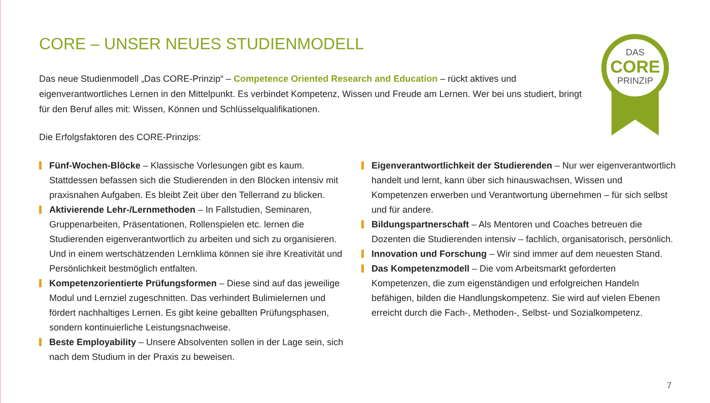CORE – UNSER NEUES STUDIENMODELL
Das neue Studienmodell „Das CORE-Prinzip“ – Competence Oriented Research and Education – rückt aktives und eigenverantwortliches Lernen in den Mittelpunkt. Es verbindet Kompetenz, Wissen und Freude am Lernen. Wer bei uns studiert, bringt für den Beruf alles mit: Wissen, Können und Schlüsselqualifikationen.
DAS
CORE
PRINZIP
Die Erfolgsfaktoren des CORE-Prinzips:
Fünf-Wochen-Blöcke – Klassische Vorlesungen gibt es kaum. Stattdessen befassen sich die Studierenden in den Blöcken intensiv mit praxisnahen Aufgaben. Es bleibt Zeit über den Tellerrand zu blicken.
Aktivierende Lehr-/Lernmethoden – In Fallstudien, Seminaren, Gruppenarbeiten, Präsentationen, Rollenspielen etc. lernen die Studierenden eigenverantwortlich zu arbeiten und sich zu organisieren. Und in einem wertschätzenden Lernklima können sie ihre Kreativität und Persönlichkeit bestmöglich entfalten.
Kompetenzorientierte Prüfungsformen – Diese sind auf das jeweilige Modul und Lernziel zugeschnitten. Das verhindert Bulimielernen und fördert nachhaltiges Lernen. Es gibt keine geballten Prüfungsphasen, sondern kontinuierliche Leistungsnachweise.
Beste Employability – Unsere Absolventen sollen in der Lage sein, sich nach dem Studium in der Praxis zu beweisen.
Eigenverantwortlichkeit der Studierenden – Nur wer eigenverantwortlich handelt und lernt, kann über sich hinauswachsen, Wissen und Kompetenzen erwerben und Verantwortung übernehmen – für sich selbst und für andere.
Bildungspartnerschaft – Als Mentoren und Coaches betreuen die Dozenten die Studierenden intensiv – fachlich, organisatorisch, persönlich.
Innovation und Forschung – Wir sind immer auf dem neuesten Stand.
Das Kompetenzmodell – Die vom Arbeitsmarkt geforderten Kompetenzen, die zum eigenständigen und erfolgreichen Handeln befähigen, bilden die Handlungskompetenz. Sie wird auf vielen Ebenen erreicht durch die Fach-, Methoden-, Selbst- und Sozialkompetenz.
7